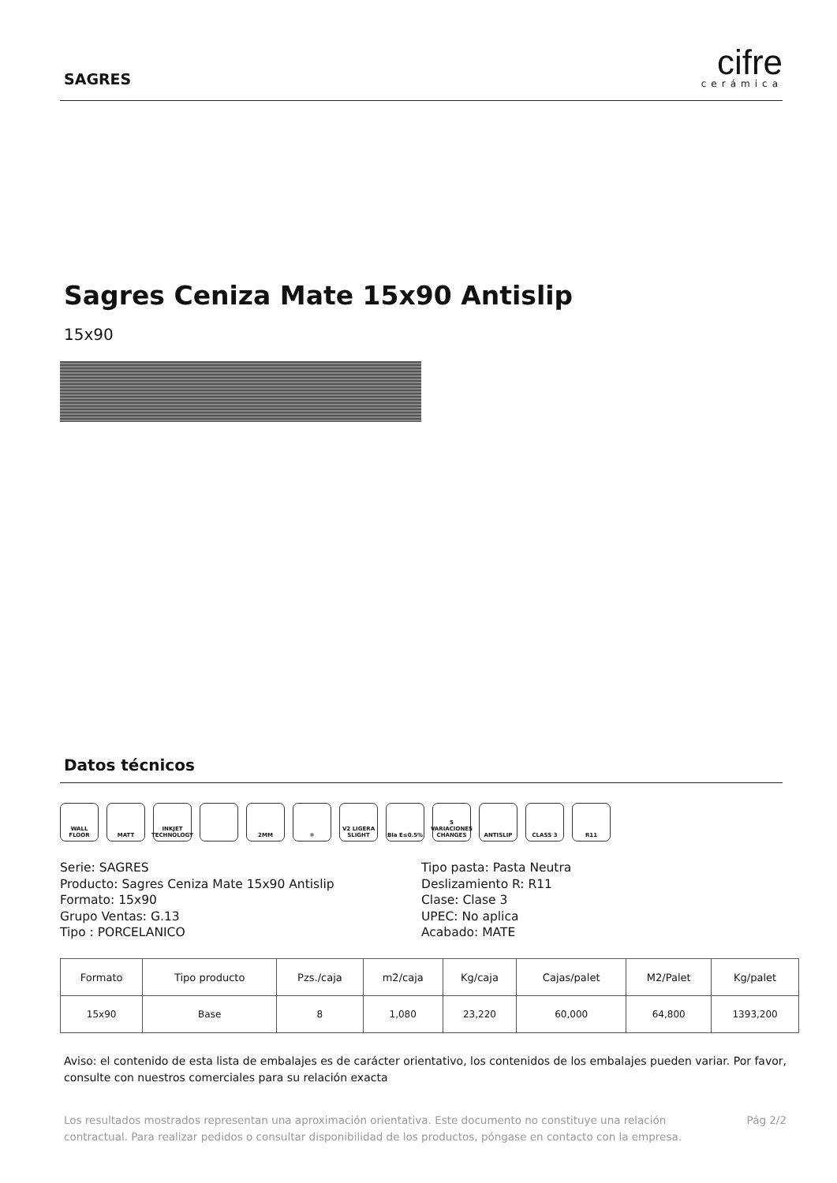SAGRES
cifre
cerámica
Sagres Ceniza Mate 15x90 Antislip
15x90
Datos técnicos
WALL FLOOR MATT INKJET TECHNOLOGY
2MM ❄ V2 LIGERA SLIGHT
BIa E≤0.5% 5 VARIACIONES CHANGES
ANTISLIP CLASS 3 R11
Serie: SAGRES
Producto: Sagres Ceniza Mate 15x90 Antislip
Formato: 15x90
Grupo Ventas: G.13
Tipo : PORCELANICO
Tipo pasta: Pasta Neutra
Deslizamiento R: R11
Clase: Clase 3
UPEC: No aplica
Acabado: MATE
| Formato | Tipo producto | Pzs./caja | m2/caja | Kg/caja | Cajas/palet | M2/Palet | Kg/palet |
| --- | --- | --- | --- | --- | --- | --- | --- |
| 15x90 | Base | 8 | 1,080 | 23,220 | 60,000 | 64,800 | 1393,200 |
Aviso: el contenido de esta lista de embalajes es de carácter orientativo, los contenidos de los embalajes pueden variar. Por favor, consulte con nuestros comerciales para su relación exacta
Los resultados mostrados representan una aproximación orientativa. Este documento no constituye una relación contractual. Para realizar pedidos o consultar disponibilidad de los productos, póngase en contacto con la empresa.
Pág 2/2